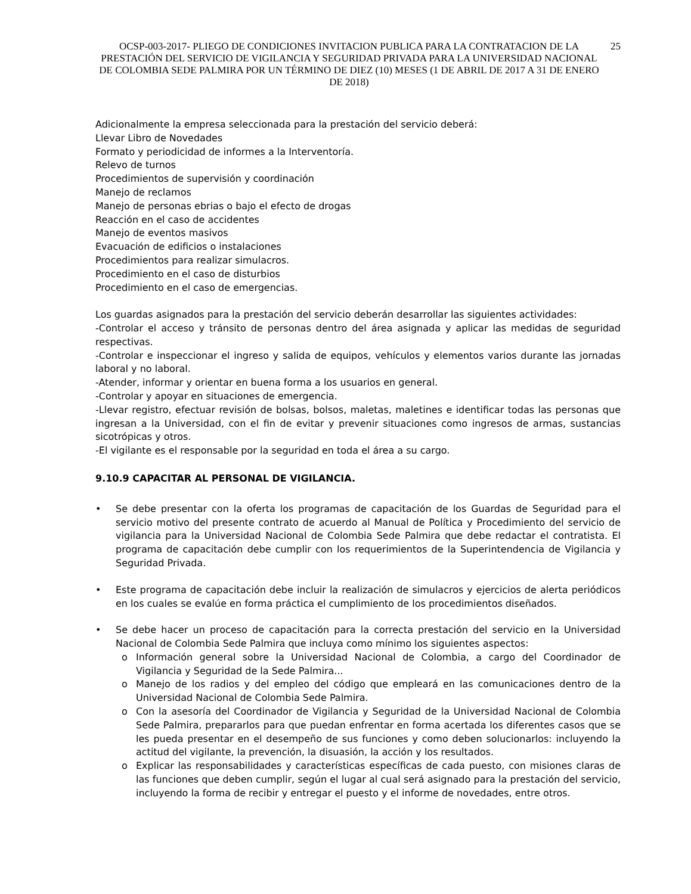OCSP-003-2017- PLIEGO DE CONDICIONES INVITACION PUBLICA PARA LA CONTRATACION DE LA PRESTACIÓN DEL SERVICIO DE VIGILANCIA Y SEGURIDAD PRIVADA PARA LA UNIVERSIDAD NACIONAL DE COLOMBIA SEDE PALMIRA POR UN TÉRMINO DE DIEZ (10) MESES (1 DE ABRIL DE 2017 A 31 DE ENERO DE 2018)
25
Adicionalmente la empresa seleccionada para la prestación del servicio deberá:
Llevar Libro de Novedades
Formato y periodicidad de informes a la Interventoría.
Relevo de turnos
Procedimientos de supervisión y coordinación
Manejo de reclamos
Manejo de personas ebrias o bajo el efecto de drogas
Reacción en el caso de accidentes
Manejo de eventos masivos
Evacuación de edificios o instalaciones
Procedimientos para realizar simulacros.
Procedimiento en el caso de disturbios
Procedimiento en el caso de emergencias.
Los guardas asignados para la prestación del servicio deberán desarrollar las siguientes actividades:
-Controlar el acceso y tránsito de personas dentro del área asignada y aplicar las medidas de seguridad respectivas.
-Controlar e inspeccionar el ingreso y salida de equipos, vehículos y elementos varios durante las jornadas laboral y no laboral.
-Atender, informar y orientar en buena forma a los usuarios en general.
-Controlar y apoyar en situaciones de emergencia.
-Llevar registro, efectuar revisión de bolsas, bolsos, maletas, maletines e identificar todas las personas que ingresan a la Universidad, con el fin de evitar y prevenir situaciones como ingresos de armas, sustancias sicotrópicas y otros.
-El vigilante es el responsable por la seguridad en toda el área a su cargo.
9.10.9 CAPACITAR AL PERSONAL DE VIGILANCIA.
• Se debe presentar con la oferta los programas de capacitación de los Guardas de Seguridad para el servicio motivo del presente contrato de acuerdo al Manual de Política y Procedimiento del servicio de vigilancia para la Universidad Nacional de Colombia Sede Palmira que debe redactar el contratista. El programa de capacitación debe cumplir con los requerimientos de la Superintendencia de Vigilancia y Seguridad Privada.
• Este programa de capacitación debe incluir la realización de simulacros y ejercicios de alerta periódicos en los cuales se evalúe en forma práctica el cumplimiento de los procedimientos diseñados.
• Se debe hacer un proceso de capacitación para la correcta prestación del servicio en la Universidad Nacional de Colombia Sede Palmira que incluya como mínimo los siguientes aspectos:
o Información general sobre la Universidad Nacional de Colombia, a cargo del Coordinador de Vigilancia y Seguridad de la Sede Palmira...
o Manejo de los radios y del empleo del código que empleará en las comunicaciones dentro de la Universidad Nacional de Colombia Sede Palmira.
o Con la asesoría del Coordinador de Vigilancia y Seguridad de la Universidad Nacional de Colombia Sede Palmira, prepararlos para que puedan enfrentar en forma acertada los diferentes casos que se les pueda presentar en el desempeño de sus funciones y como deben solucionarlos: incluyendo la actitud del vigilante, la prevención, la disuasión, la acción y los resultados.
o Explicar las responsabilidades y características específicas de cada puesto, con misiones claras de las funciones que deben cumplir, según el lugar al cual será asignado para la prestación del servicio, incluyendo la forma de recibir y entregar el puesto y el informe de novedades, entre otros.